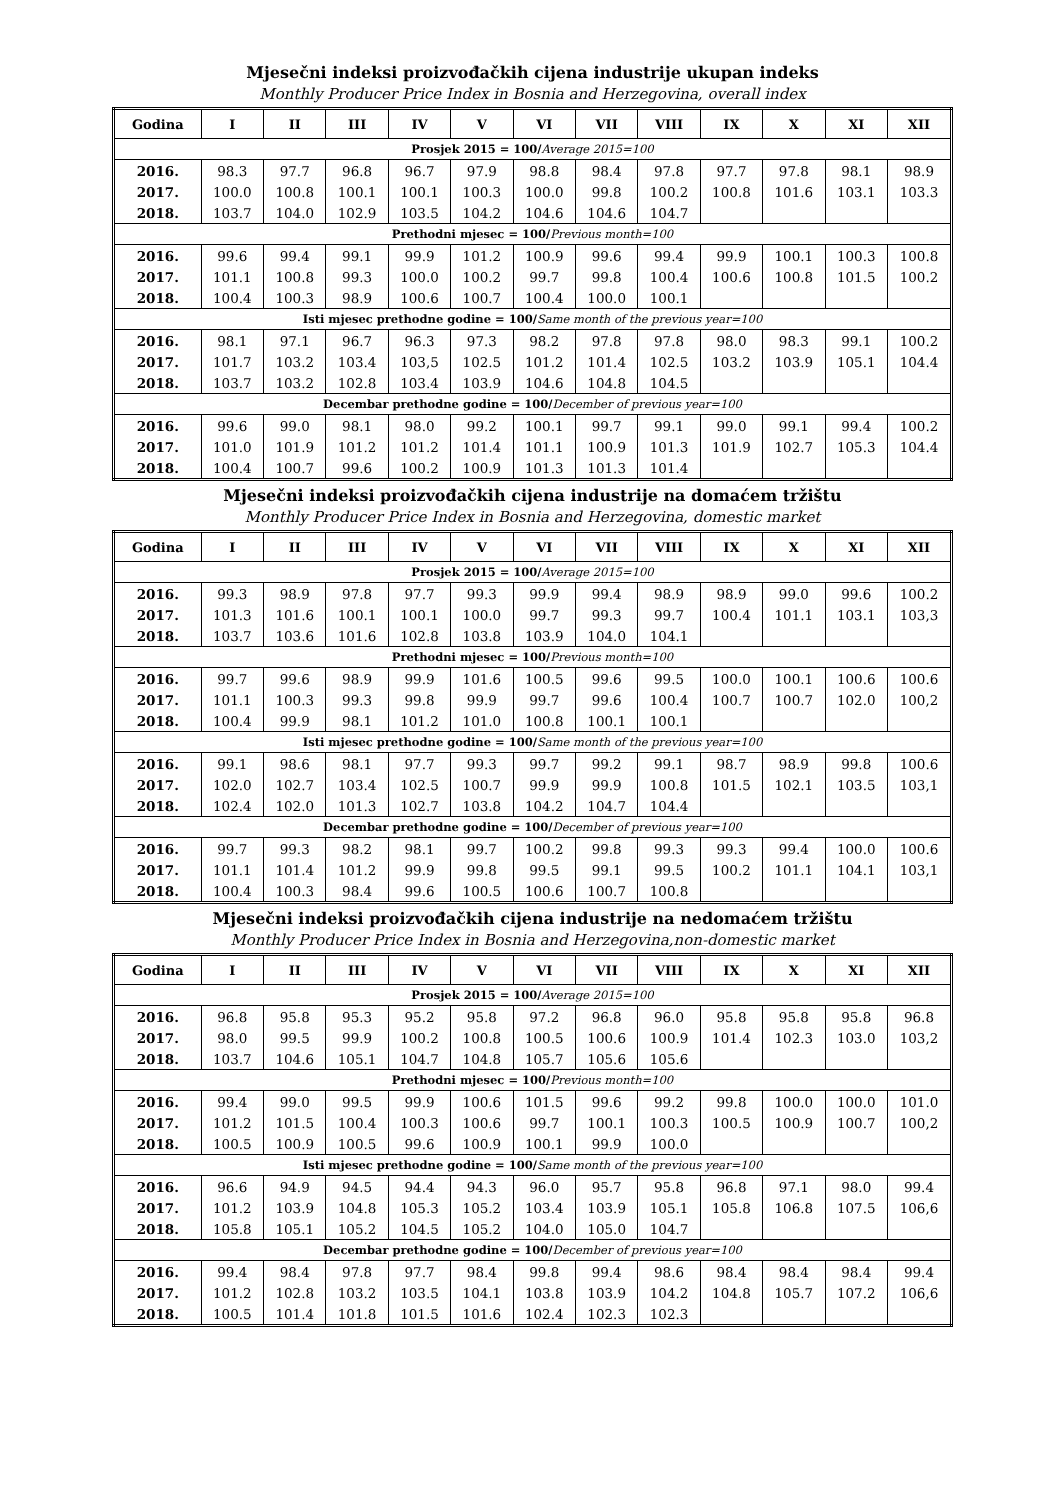Mjesečni indeksi proizvođačkih cijena industrije ukupan indeks
Monthly Producer Price Index in Bosnia and Herzegovina, overall index
| Godina | I | II | III | IV | V | VI | VII | VIII | IX | X | XI | XII |
| --- | --- | --- | --- | --- | --- | --- | --- | --- | --- | --- | --- | --- |
| Prosjek 2015 = 100/ Average 2015=100 | | | | | | | | | | | | |
| 2016. | 98.3 | 97.7 | 96.8 | 96.7 | 97.9 | 98.8 | 98.4 | 97.8 | 97.7 | 97.8 | 98.1 | 98.9 |
| 2017. | 100.0 | 100.8 | 100.1 | 100.1 | 100.3 | 100.0 | 99.8 | 100.2 | 100.8 | 101.6 | 103.1 | 103.3 |
| 2018. | 103.7 | 104.0 | 102.9 | 103.5 | 104.2 | 104.6 | 104.6 | 104.7 | | | | |
| Prethodni mjesec = 100/ Previous month=100 | | | | | | | | | | | | |
| 2016. | 99.6 | 99.4 | 99.1 | 99.9 | 101.2 | 100.9 | 99.6 | 99.4 | 99.9 | 100.1 | 100.3 | 100.8 |
| 2017. | 101.1 | 100.8 | 99.3 | 100.0 | 100.2 | 99.7 | 99.8 | 100.4 | 100.6 | 100.8 | 101.5 | 100.2 |
| 2018. | 100.4 | 100.3 | 98.9 | 100.6 | 100.7 | 100.4 | 100.0 | 100.1 | | | | |
| Isti mjesec prethodne godine = 100/ Same month of the previous year=100 | | | | | | | | | | | | |
| 2016. | 98.1 | 97.1 | 96.7 | 96.3 | 97.3 | 98.2 | 97.8 | 97.8 | 98.0 | 98.3 | 99.1 | 100.2 |
| 2017. | 101.7 | 103.2 | 103.4 | 103,5 | 102.5 | 101.2 | 101.4 | 102.5 | 103.2 | 103.9 | 105.1 | 104.4 |
| 2018. | 103.7 | 103.2 | 102.8 | 103.4 | 103.9 | 104.6 | 104.8 | 104.5 | | | | |
| Decembar prethodne godine = 100/ December of previous year=100 | | | | | | | | | | | | |
| 2016. | 99.6 | 99.0 | 98.1 | 98.0 | 99.2 | 100.1 | 99.7 | 99.1 | 99.0 | 99.1 | 99.4 | 100.2 |
| 2017. | 101.0 | 101.9 | 101.2 | 101.2 | 101.4 | 101.1 | 100.9 | 101.3 | 101.9 | 102.7 | 105.3 | 104.4 |
| 2018. | 100.4 | 100.7 | 99.6 | 100.2 | 100.9 | 101.3 | 101.3 | 101.4 | | | | |
Mjesečni indeksi proizvođačkih cijena industrije na domaćem tržištu
Monthly Producer Price Index in Bosnia and Herzegovina, domestic market
| Godina | I | II | III | IV | V | VI | VII | VIII | IX | X | XI | XII |
| --- | --- | --- | --- | --- | --- | --- | --- | --- | --- | --- | --- | --- |
| Prosjek 2015 = 100/ Average 2015=100 | | | | | | | | | | | | |
| 2016. | 99.3 | 98.9 | 97.8 | 97.7 | 99.3 | 99.9 | 99.4 | 98.9 | 98.9 | 99.0 | 99.6 | 100.2 |
| 2017. | 101.3 | 101.6 | 100.1 | 100.1 | 100.0 | 99.7 | 99.3 | 99.7 | 100.4 | 101.1 | 103.1 | 103,3 |
| 2018. | 103.7 | 103.6 | 101.6 | 102.8 | 103.8 | 103.9 | 104.0 | 104.1 | | | | |
| Prethodni mjesec = 100/ Previous month=100 | | | | | | | | | | | | |
| 2016. | 99.7 | 99.6 | 98.9 | 99.9 | 101.6 | 100.5 | 99.6 | 99.5 | 100.0 | 100.1 | 100.6 | 100.6 |
| 2017. | 101.1 | 100.3 | 99.3 | 99.8 | 99.9 | 99.7 | 99.6 | 100.4 | 100.7 | 100.7 | 102.0 | 100,2 |
| 2018. | 100.4 | 99.9 | 98.1 | 101.2 | 101.0 | 100.8 | 100.1 | 100.1 | | | | |
| Isti mjesec prethodne godine = 100/ Same month of the previous year=100 | | | | | | | | | | | | |
| 2016. | 99.1 | 98.6 | 98.1 | 97.7 | 99.3 | 99.7 | 99.2 | 99.1 | 98.7 | 98.9 | 99.8 | 100.6 |
| 2017. | 102.0 | 102.7 | 103.4 | 102.5 | 100.7 | 99.9 | 99.9 | 100.8 | 101.5 | 102.1 | 103.5 | 103,1 |
| 2018. | 102.4 | 102.0 | 101.3 | 102.7 | 103.8 | 104.2 | 104.7 | 104.4 | | | | |
| Decembar prethodne godine = 100/ December of previous year=100 | | | | | | | | | | | | |
| 2016. | 99.7 | 99.3 | 98.2 | 98.1 | 99.7 | 100.2 | 99.8 | 99.3 | 99.3 | 99.4 | 100.0 | 100.6 |
| 2017. | 101.1 | 101.4 | 101.2 | 99.9 | 99.8 | 99.5 | 99.1 | 99.5 | 100.2 | 101.1 | 104.1 | 103,1 |
| 2018. | 100.4 | 100.3 | 98.4 | 99.6 | 100.5 | 100.6 | 100.7 | 100.8 | | | | |
Mjesečni indeksi proizvođačkih cijena industrije na nedomaćem tržištu
Monthly Producer Price Index in Bosnia and Herzegovina,non-domestic market
| Godina | I | II | III | IV | V | VI | VII | VIII | IX | X | XI | XII |
| --- | --- | --- | --- | --- | --- | --- | --- | --- | --- | --- | --- | --- |
| Prosjek 2015 = 100/ Average 2015=100 | | | | | | | | | | | | |
| 2016. | 96.8 | 95.8 | 95.3 | 95.2 | 95.8 | 97.2 | 96.8 | 96.0 | 95.8 | 95.8 | 95.8 | 96.8 |
| 2017. | 98.0 | 99.5 | 99.9 | 100.2 | 100.8 | 100.5 | 100.6 | 100.9 | 101.4 | 102.3 | 103.0 | 103,2 |
| 2018. | 103.7 | 104.6 | 105.1 | 104.7 | 104.8 | 105.7 | 105.6 | 105.6 | | | | |
| Prethodni mjesec = 100/ Previous month=100 | | | | | | | | | | | | |
| 2016. | 99.4 | 99.0 | 99.5 | 99.9 | 100.6 | 101.5 | 99.6 | 99.2 | 99.8 | 100.0 | 100.0 | 101.0 |
| 2017. | 101.2 | 101.5 | 100.4 | 100.3 | 100.6 | 99.7 | 100.1 | 100.3 | 100.5 | 100.9 | 100.7 | 100,2 |
| 2018. | 100.5 | 100.9 | 100.5 | 99.6 | 100.9 | 100.1 | 99.9 | 100.0 | | | | |
| Isti mjesec prethodne godine = 100/ Same month of the previous year=100 | | | | | | | | | | | | |
| 2016. | 96.6 | 94.9 | 94.5 | 94.4 | 94.3 | 96.0 | 95.7 | 95.8 | 96.8 | 97.1 | 98.0 | 99.4 |
| 2017. | 101.2 | 103.9 | 104.8 | 105.3 | 105.2 | 103.4 | 103.9 | 105.1 | 105.8 | 106.8 | 107.5 | 106,6 |
| 2018. | 105.8 | 105.1 | 105.2 | 104.5 | 105.2 | 104.0 | 105.0 | 104.7 | | | | |
| Decembar prethodne godine = 100/ December of previous year=100 | | | | | | | | | | | | |
| 2016. | 99.4 | 98.4 | 97.8 | 97.7 | 98.4 | 99.8 | 99.4 | 98.6 | 98.4 | 98.4 | 98.4 | 99.4 |
| 2017. | 101.2 | 102.8 | 103.2 | 103.5 | 104.1 | 103.8 | 103.9 | 104.2 | 104.8 | 105.7 | 107.2 | 106,6 |
| 2018. | 100.5 | 101.4 | 101.8 | 101.5 | 101.6 | 102.4 | 102.3 | 102.3 | | | | |